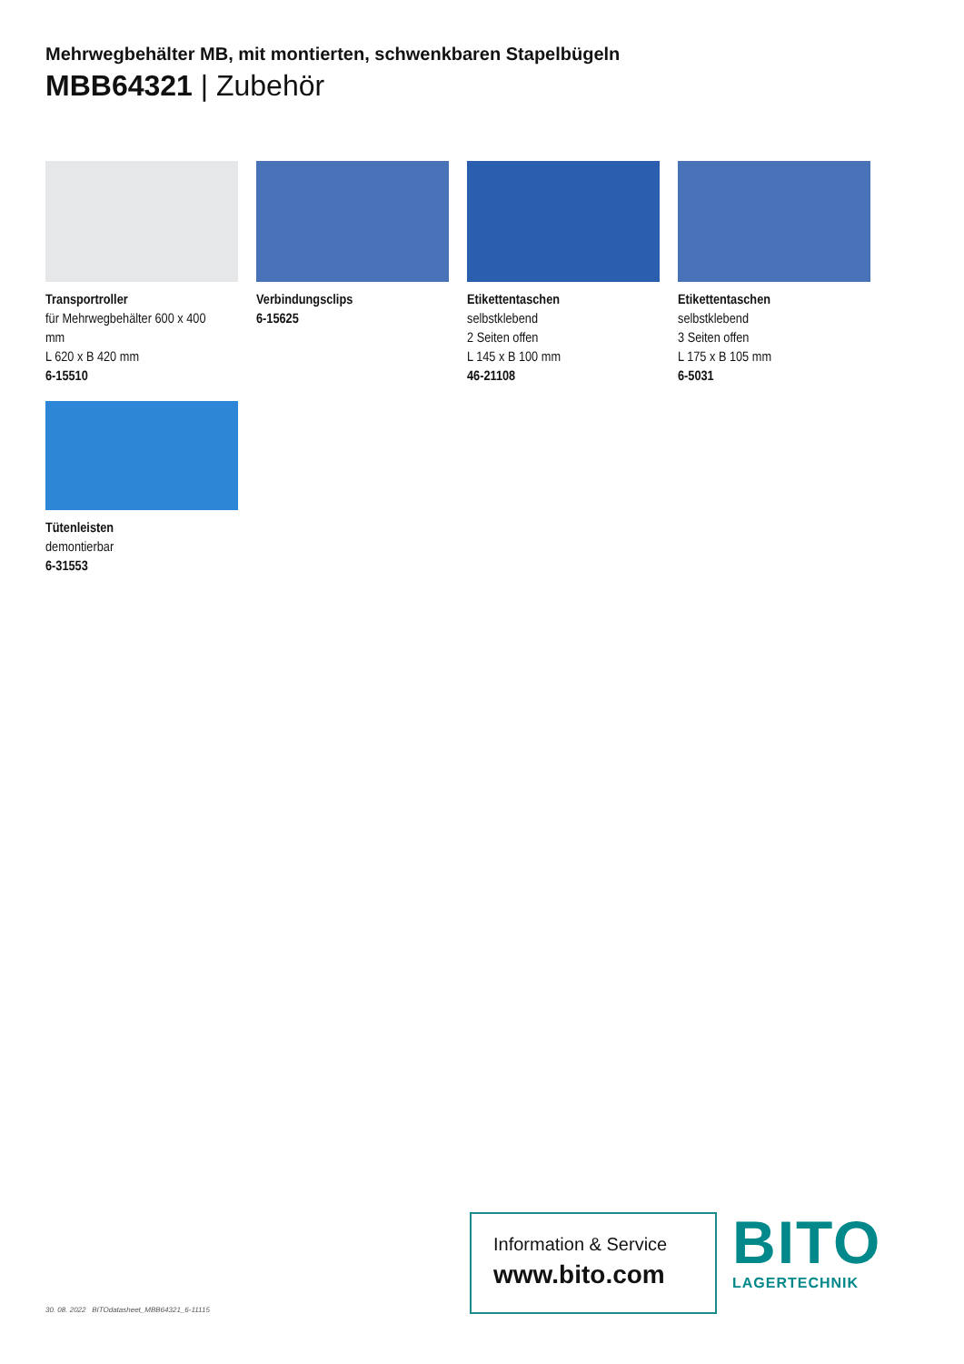Mehrwegbehälter MB, mit montierten, schwenkbaren Stapelbügeln
MBB64321 | Zubehör
Transportroller
für Mehrwegbehälter 600 x 400 mm
L 620 x B 420 mm
6-15510
Verbindungsclips
6-15625
Etikettentaschen
selbstklebend
2 Seiten offen
L 145 x B 100 mm
46-21108
Etikettentaschen
selbstklebend
3 Seiten offen
L 175 x B 105 mm
6-5031
Tütenleisten
demontierbar
6-31553
30. 08. 2022 BITOdatasheet_MBB64321_6-11115
Information & Service
www.bito.com
BITO
LAGERTECHNIK